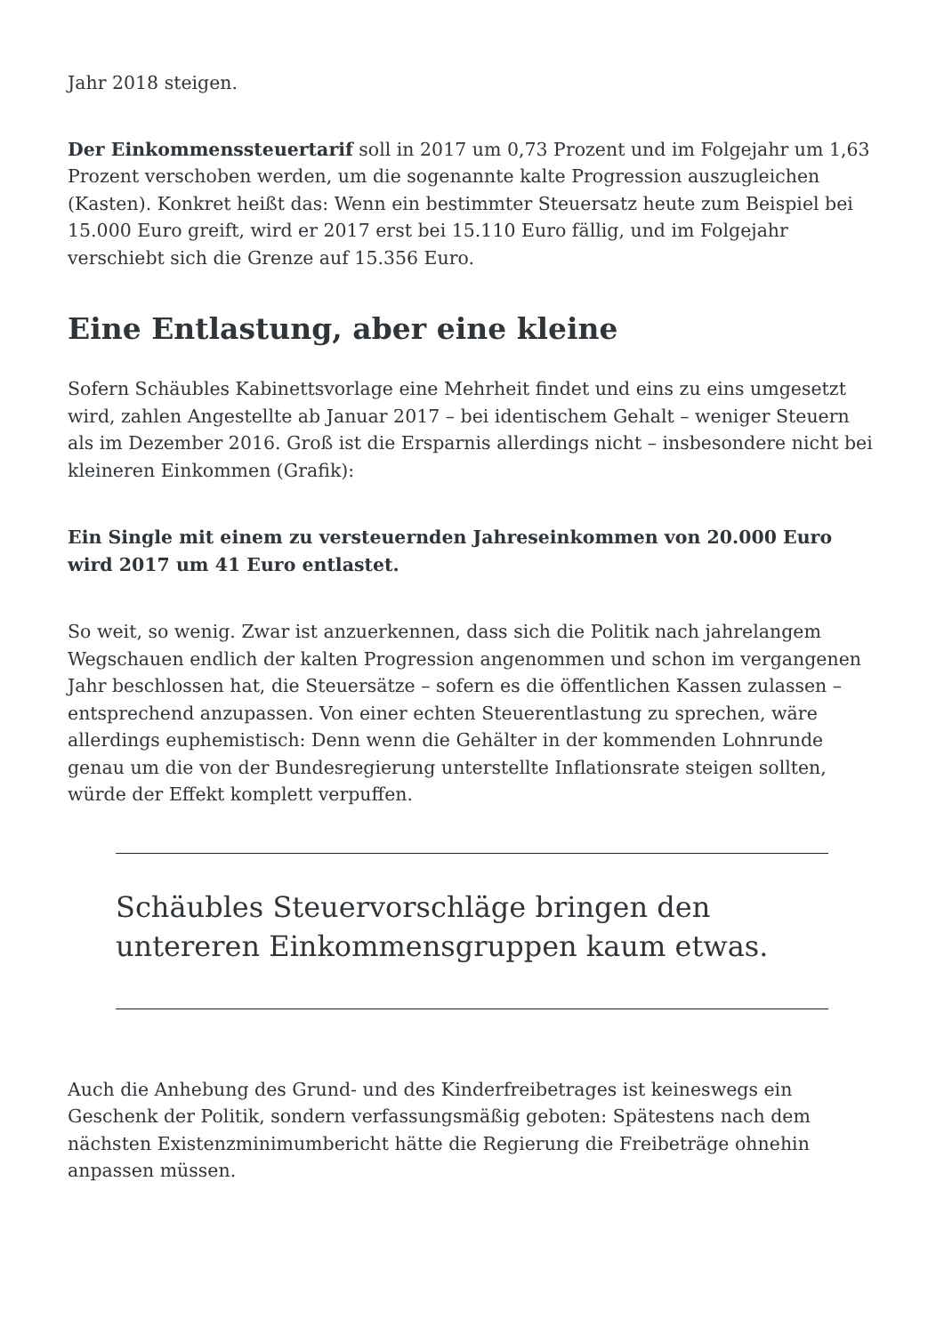Jahr 2018 steigen.
Der Einkommenssteuertarif soll in 2017 um 0,73 Prozent und im Folgejahr um 1,63 Prozent verschoben werden, um die sogenannte kalte Progression auszugleichen (Kasten). Konkret heißt das: Wenn ein bestimmter Steuersatz heute zum Beispiel bei 15.000 Euro greift, wird er 2017 erst bei 15.110 Euro fällig, und im Folgejahr verschiebt sich die Grenze auf 15.356 Euro.
Eine Entlastung, aber eine kleine
Sofern Schäubles Kabinettsvorlage eine Mehrheit findet und eins zu eins umgesetzt wird, zahlen Angestellte ab Januar 2017 – bei identischem Gehalt – weniger Steuern als im Dezember 2016. Groß ist die Ersparnis allerdings nicht – insbesondere nicht bei kleineren Einkommen (Grafik):
Ein Single mit einem zu versteuernden Jahreseinkommen von 20.000 Euro wird 2017 um 41 Euro entlastet.
So weit, so wenig. Zwar ist anzuerkennen, dass sich die Politik nach jahrelangem Wegschauen endlich der kalten Progression angenommen und schon im vergangenen Jahr beschlossen hat, die Steuersätze – sofern es die öffentlichen Kassen zulassen – entsprechend anzupassen. Von einer echten Steuerentlastung zu sprechen, wäre allerdings euphemistisch: Denn wenn die Gehälter in der kommenden Lohnrunde genau um die von der Bundesregierung unterstellte Inflationsrate steigen sollten, würde der Effekt komplett verpuffen.
Schäubles Steuervorschläge bringen den untereren Einkommensgruppen kaum etwas.
Auch die Anhebung des Grund- und des Kinderfreibetrages ist keineswegs ein Geschenk der Politik, sondern verfassungsmäßig geboten: Spätestens nach dem nächsten Existenzminimumbericht hätte die Regierung die Freibeträge ohnehin anpassen müssen.